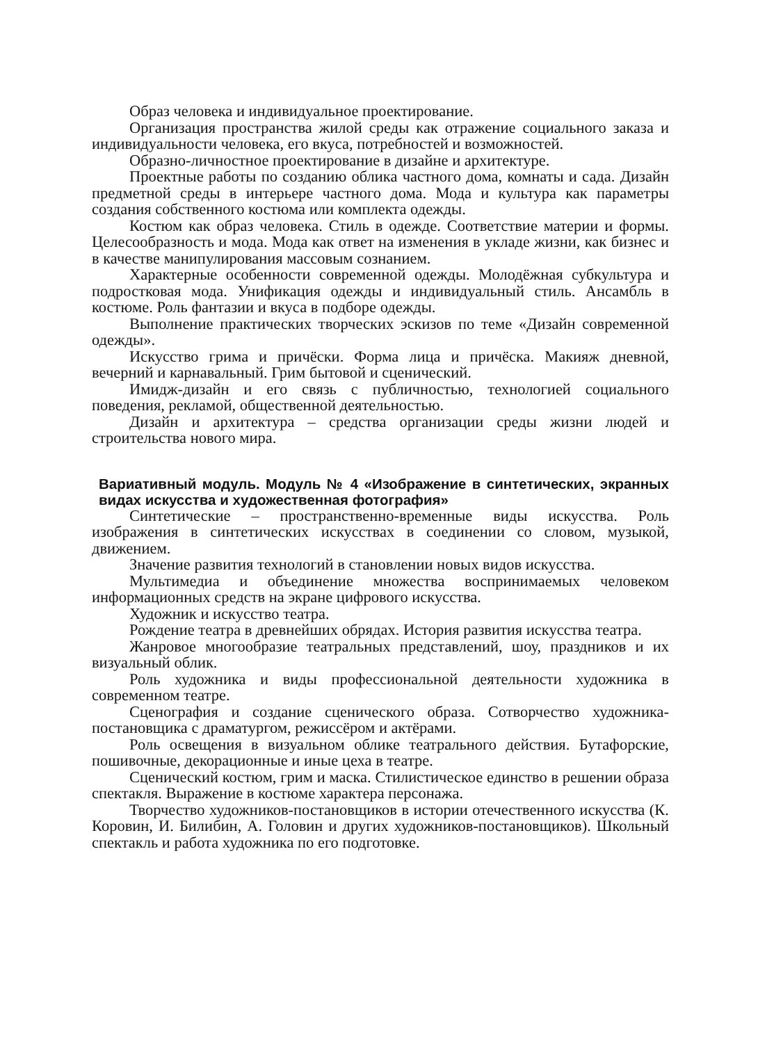Образ человека и индивидуальное проектирование.
Организация пространства жилой среды как отражение социального заказа и индивидуальности человека, его вкуса, потребностей и возможностей.
Образно-личностное проектирование в дизайне и архитектуре.
Проектные работы по созданию облика частного дома, комнаты и сада. Дизайн предметной среды в интерьере частного дома. Мода и культура как параметры создания собственного костюма или комплекта одежды.
Костюм как образ человека. Стиль в одежде. Соответствие материи и формы. Целесообразность и мода. Мода как ответ на изменения в укладе жизни, как бизнес и в качестве манипулирования массовым сознанием.
Характерные особенности современной одежды. Молодёжная субкультура и подростковая мода. Унификация одежды и индивидуальный стиль. Ансамбль в костюме. Роль фантазии и вкуса в подборе одежды.
Выполнение практических творческих эскизов по теме «Дизайн современной одежды».
Искусство грима и причёски. Форма лица и причёска. Макияж дневной, вечерний и карнавальный. Грим бытовой и сценический.
Имидж-дизайн и его связь с публичностью, технологией социального поведения, рекламой, общественной деятельностью.
Дизайн и архитектура – средства организации среды жизни людей и строительства нового мира.
Вариативный модуль. Модуль № 4 «Изображение в синтетических, экранных видах искусства и художественная фотография»
Синтетические – пространственно-временные виды искусства. Роль изображения в синтетических искусствах в соединении со словом, музыкой, движением.
Значение развития технологий в становлении новых видов искусства.
Мультимедиа и объединение множества воспринимаемых человеком информационных средств на экране цифрового искусства.
Художник и искусство театра.
Рождение театра в древнейших обрядах. История развития искусства театра.
Жанровое многообразие театральных представлений, шоу, праздников и их визуальный облик.
Роль художника и виды профессиональной деятельности художника в современном театре.
Сценография и создание сценического образа. Сотворчество художника-постановщика с драматургом, режиссёром и актёрами.
Роль освещения в визуальном облике театрального действия. Бутафорские, пошивочные, декорационные и иные цеха в театре.
Сценический костюм, грим и маска. Стилистическое единство в решении образа спектакля. Выражение в костюме характера персонажа.
Творчество художников-постановщиков в истории отечественного искусства (К. Коровин, И. Билибин, А. Головин и других художников-постановщиков). Школьный спектакль и работа художника по его подготовке.